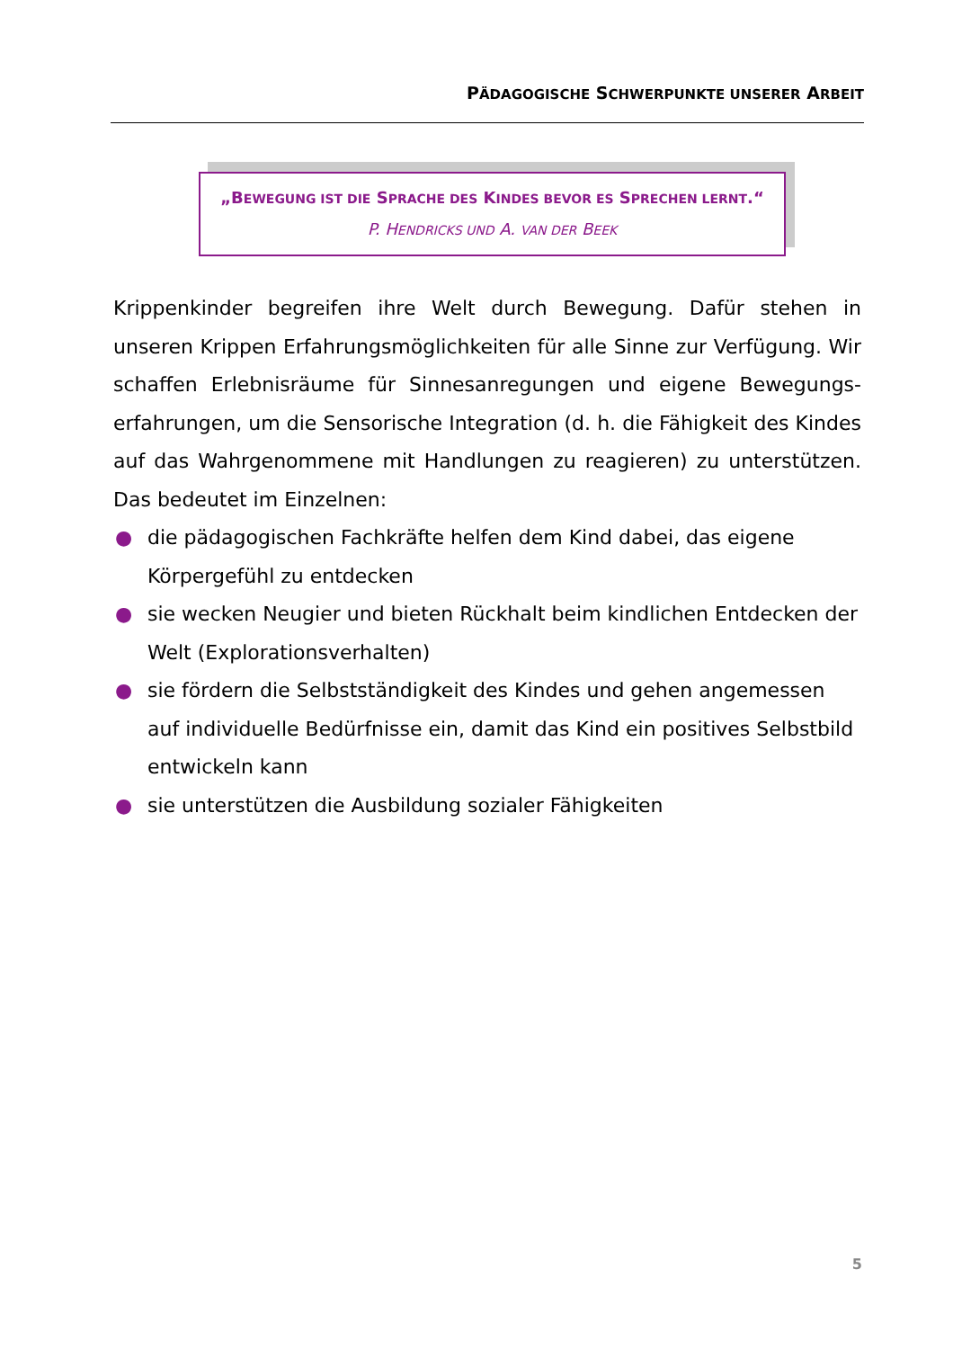PÄDAGOGISCHE SCHWERPUNKTE UNSERER ARBEIT
„BEWEGUNG IST DIE SPRACHE DES KINDES BEVOR ES SPRECHEN LERNT.“
P. HENDRICKS UND A. VAN DER BEEK
Krippenkinder begreifen ihre Welt durch Bewegung. Dafür stehen in unseren Krippen Erfahrungsmöglichkeiten für alle Sinne zur Verfügung. Wir schaffen Erlebnisräume für Sinnesanregungen und eigene Bewegungs-erfahrungen, um die Sensorische Integration (d. h. die Fähigkeit des Kindes auf das Wahrgenommene mit Handlungen zu reagieren) zu unterstützen. Das bedeutet im Einzelnen:
● die pädagogischen Fachkräfte helfen dem Kind dabei, das eigene Körpergefühl zu entdecken
● sie wecken Neugier und bieten Rückhalt beim kindlichen Entdecken der Welt (Explorationsverhalten)
● sie fördern die Selbstständigkeit des Kindes und gehen angemessen auf individuelle Bedürfnisse ein, damit das Kind ein positives Selbstbild entwickeln kann
● sie unterstützen die Ausbildung sozialer Fähigkeiten
5